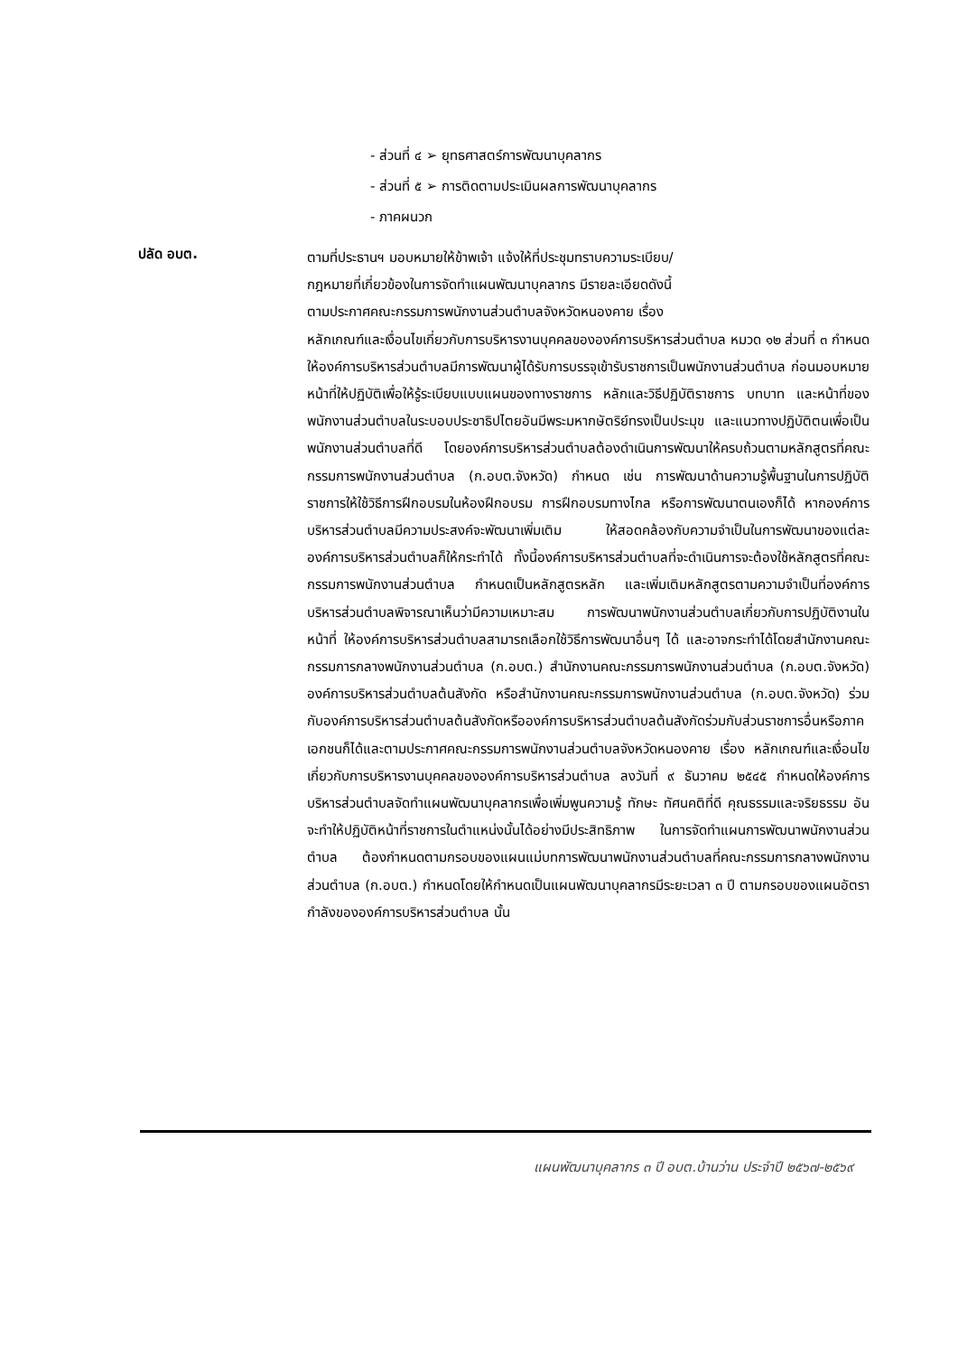- ส่วนที่ ๔ ➢ ยุทธศาสตร์การพัฒนาบุคลากร
- ส่วนที่ ๕ ➢ การติดตามประเมินผลการพัฒนาบุคลากร
- ภาคผนวก
ปลัด อบต.
ตามที่ประธานฯ มอบหมายให้ข้าพเจ้า แจ้งให้ที่ประชุมทราบความระเบียบ/
กฎหมายที่เกี่ยวข้องในการจัดทำแผนพัฒนาบุคลากร มีรายละเอียดดังนี้
ตามประกาศคณะกรรมการพนักงานส่วนตำบลจังหวัดหนองคาย เรื่อง
หลักเกณฑ์และเงื่อนไขเกี่ยวกับการบริหารงานบุคคลขององค์การบริหารส่วนตำบล หมวด ๑๒ ส่วนที่ ๓ กำหนดให้องค์การบริหารส่วนตำบลมีการพัฒนาผู้ได้รับการบรรจุเข้ารับราชการเป็นพนักงานส่วนตำบล ก่อนมอบหมายหน้าที่ให้ปฏิบัติเพื่อให้รู้ระเบียบแบบแผนของทางราชการ หลักและวิธีปฏิบัติราชการ บทบาท และหน้าที่ของพนักงานส่วนตำบลในระบอบประชาธิปไตยอันมีพระมหากษัตริย์ทรงเป็นประมุข และแนวทางปฏิบัติตนเพื่อเป็นพนักงานส่วนตำบลที่ดี โดยองค์การบริหารส่วนตำบลต้องดำเนินการพัฒนาให้ครบถ้วนตามหลักสูตรที่คณะกรรมการพนักงานส่วนตำบล (ก.อบต.จังหวัด) กำหนด เช่น การพัฒนาด้านความรู้พื้นฐานในการปฏิบัติราชการให้ใช้วิธีการฝึกอบรมในห้องฝึกอบรม การฝึกอบรมทางไกล หรือการพัฒนาตนเองก็ได้ หากองค์การบริหารส่วนตำบลมีความประสงค์จะพัฒนาเพิ่มเติม ให้สอดคล้องกับความจำเป็นในการพัฒนาของแต่ละองค์การบริหารส่วนตำบลก็ให้กระทำได้ ทั้งนี้องค์การบริหารส่วนตำบลที่จะดำเนินการจะต้องใช้หลักสูตรที่คณะกรรมการพนักงานส่วนตำบล กำหนดเป็นหลักสูตรหลัก และเพิ่มเติมหลักสูตรตามความจำเป็นที่องค์การบริหารส่วนตำบลพิจารณาเห็นว่ามีความเหมาะสม การพัฒนาพนักงานส่วนตำบลเกี่ยวกับการปฏิบัติงานในหน้าที่ ให้องค์การบริหารส่วนตำบลสามารถเลือกใช้วิธีการพัฒนาอื่นๆ ได้ และอาจกระทำได้โดยสำนักงานคณะกรรมการกลางพนักงานส่วนตำบล (ก.อบต.) สำนักงานคณะกรรมการพนักงานส่วนตำบล (ก.อบต.จังหวัด) องค์การบริหารส่วนตำบลต้นสังกัด หรือสำนักงานคณะกรรมการพนักงานส่วนตำบล (ก.อบต.จังหวัด) ร่วมกับองค์การบริหารส่วนตำบลต้นสังกัดหรือองค์การบริหารส่วนตำบลต้นสังกัดร่วมกับส่วนราชการอื่นหรือภาคเอกชนก็ได้และตามประกาศคณะกรรมการพนักงานส่วนตำบลจังหวัดหนองคาย เรื่อง หลักเกณฑ์และเงื่อนไขเกี่ยวกับการบริหารงานบุคคลขององค์การบริหารส่วนตำบล ลงวันที่ ๙ ธันวาคม ๒๕๔๕ กำหนดให้องค์การบริหารส่วนตำบลจัดทำแผนพัฒนาบุคลากรเพื่อเพิ่มพูนความรู้ ทักษะ ทัศนคติที่ดี คุณธรรมและจริยธรรม อันจะทำให้ปฏิบัติหน้าที่ราชการในตำแหน่งนั้นได้อย่างมีประสิทธิภาพ ในการจัดทำแผนการพัฒนาพนักงานส่วนตำบล ต้องกำหนดตามกรอบของแผนแม่บทการพัฒนาพนักงานส่วนตำบลที่คณะกรรมการกลางพนักงานส่วนตำบล (ก.อบต.) กำหนดโดยให้กำหนดเป็นแผนพัฒนาบุคลากรมีระยะเวลา ๓ ปี ตามกรอบของแผนอัตรากำลังขององค์การบริหารส่วนตำบล นั้น
แผนพัฒนาบุคลากร ๓ ปี อบต.บ้านว่าน ประจำปี ๒๕๖๗-๒๕๖๙